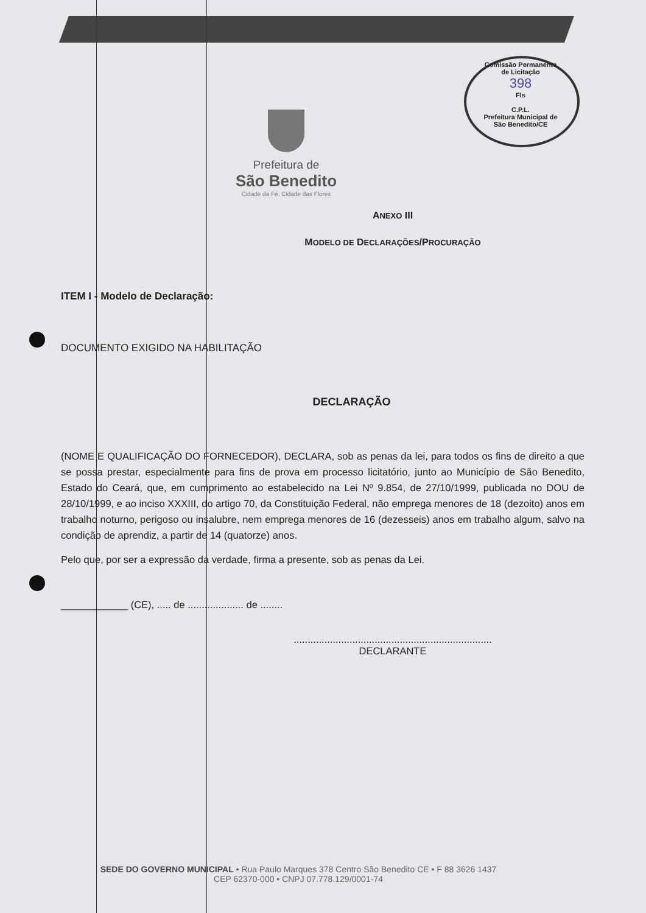Comissão Permanente de Licitação
398
Fls
C.P.L.
Prefeitura Municipal de São Benedito/CE
Prefeitura de
São Benedito
Cidade da Fé, Cidade das Flores
ANEXO III
MODELO DE DECLARAÇÕES/PROCURAÇÃO
ITEM I - Modelo de Declaração:
DOCUMENTO EXIGIDO NA HABILITAÇÃO
DECLARAÇÃO
(NOME E QUALIFICAÇÃO DO FORNECEDOR), DECLARA, sob as penas da lei, para todos os fins de direito a que se possa prestar, especialmente para fins de prova em processo licitatório, junto ao Município de São Benedito, Estado do Ceará, que, em cumprimento ao estabelecido na Lei Nº 9.854, de 27/10/1999, publicada no DOU de 28/10/1999, e ao inciso XXXIII, do artigo 70, da Constituição Federal, não emprega menores de 18 (dezoito) anos em trabalho noturno, perigoso ou insalubre, nem emprega menores de 16 (dezesseis) anos em trabalho algum, salvo na condição de aprendiz, a partir de 14 (quatorze) anos.
Pelo que, por ser a expressão da verdade, firma a presente, sob as penas da Lei.
____________ (CE), ..... de .................... de ........
.......................................................................
DECLARANTE
SEDE DO GOVERNO MUNICIPAL • Rua Paulo Marques 378 Centro São Benedito CE • F 88 3626 1437
CEP 62370-000 • CNPJ 07.778.129/0001-74